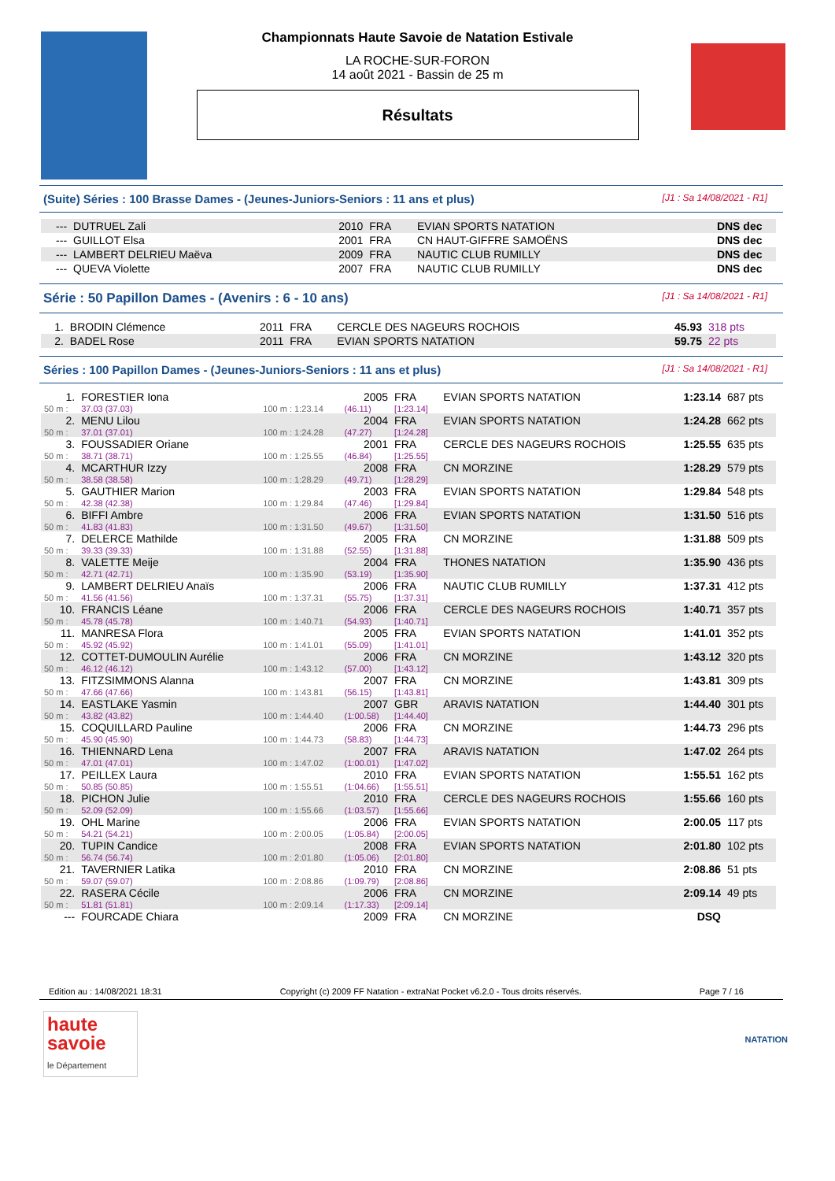Championnats Haute Savoie de Natation Estivale
LA ROCHE-SUR-FORON
14 août 2021 - Bassin de 25 m
Résultats
(Suite) Séries : 100 Brasse Dames - (Jeunes-Juniors-Seniors : 11 ans et plus) [J1 : Sa 14/08/2021 - R1]
| --- | DUTRUEL Zali | 2010 | FRA | EVIAN SPORTS NATATION | DNS dec | |
| --- | GUILLOT Elsa | 2001 | FRA | CN HAUT-GIFFRE SAMOËNS | DNS dec | |
| --- | LAMBERT DELRIEU Maëva | 2009 | FRA | NAUTIC CLUB RUMILLY | DNS dec | |
| --- | QUEVA Violette | 2007 | FRA | NAUTIC CLUB RUMILLY | DNS dec | |
Série : 50 Papillon Dames - (Avenirs : 6 - 10 ans) [J1 : Sa 14/08/2021 - R1]
| 1. | BRODIN Clémence | 2011 | FRA | CERCLE DES NAGEURS ROCHOIS | 45.93 | 318 pts |
| 2. | BADEL Rose | 2011 | FRA | EVIAN SPORTS NATATION | 59.75 | 22 pts |
Séries : 100 Papillon Dames - (Jeunes-Juniors-Seniors : 11 ans et plus) [J1 : Sa 14/08/2021 - R1]
| 1. | FORESTIER Iona | | 2005 | FRA | EVIAN SPORTS NATATION | 1:23.14 | 687 pts |
| 50 m : | 37.03 (37.03) | 100 m : 1:23.14 | (46.11) | [1:23.14] | | | |
| 2. | MENU Lilou | | 2004 | FRA | EVIAN SPORTS NATATION | 1:24.28 | 662 pts |
| 50 m : | 37.01 (37.01) | 100 m : 1:24.28 | (47.27) | [1:24.28] | | | |
| 3. | FOUSSADIER Oriane | | 2001 | FRA | CERCLE DES NAGEURS ROCHOIS | 1:25.55 | 635 pts |
| 50 m : | 38.71 (38.71) | 100 m : 1:25.55 | (46.84) | [1:25.55] | | | |
| 4. | MCARTHUR Izzy | | 2008 | FRA | CN MORZINE | 1:28.29 | 579 pts |
| 50 m : | 38.58 (38.58) | 100 m : 1:28.29 | (49.71) | [1:28.29] | | | |
| 5. | GAUTHIER Marion | | 2003 | FRA | EVIAN SPORTS NATATION | 1:29.84 | 548 pts |
| 50 m : | 42.38 (42.38) | 100 m : 1:29.84 | (47.46) | [1:29.84] | | | |
| 6. | BIFFI Ambre | | 2006 | FRA | EVIAN SPORTS NATATION | 1:31.50 | 516 pts |
| 50 m : | 41.83 (41.83) | 100 m : 1:31.50 | (49.67) | [1:31.50] | | | |
| 7. | DELERCE Mathilde | | 2005 | FRA | CN MORZINE | 1:31.88 | 509 pts |
| 50 m : | 39.33 (39.33) | 100 m : 1:31.88 | (52.55) | [1:31.88] | | | |
| 8. | VALETTE Meije | | 2004 | FRA | THONES NATATION | 1:35.90 | 436 pts |
| 50 m : | 42.71 (42.71) | 100 m : 1:35.90 | (53.19) | [1:35.90] | | | |
| 9. | LAMBERT DELRIEU Anaïs | | 2006 | FRA | NAUTIC CLUB RUMILLY | 1:37.31 | 412 pts |
| 50 m : | 41.56 (41.56) | 100 m : 1:37.31 | (55.75) | [1:37.31] | | | |
| 10. | FRANCIS Léane | | 2006 | FRA | CERCLE DES NAGEURS ROCHOIS | 1:40.71 | 357 pts |
| 50 m : | 45.78 (45.78) | 100 m : 1:40.71 | (54.93) | [1:40.71] | | | |
| 11. | MANRESA Flora | | 2005 | FRA | EVIAN SPORTS NATATION | 1:41.01 | 352 pts |
| 50 m : | 45.92 (45.92) | 100 m : 1:41.01 | (55.09) | [1:41.01] | | | |
| 12. | COTTET-DUMOULIN Aurélie | | 2006 | FRA | CN MORZINE | 1:43.12 | 320 pts |
| 50 m : | 46.12 (46.12) | 100 m : 1:43.12 | (57.00) | [1:43.12] | | | |
| 13. | FITZSIMMONS Alanna | | 2007 | FRA | CN MORZINE | 1:43.81 | 309 pts |
| 50 m : | 47.66 (47.66) | 100 m : 1:43.81 | (56.15) | [1:43.81] | | | |
| 14. | EASTLAKE Yasmin | | 2007 | GBR | ARAVIS NATATION | 1:44.40 | 301 pts |
| 50 m : | 43.82 (43.82) | 100 m : 1:44.40 | (1:00.58) | [1:44.40] | | | |
| 15. | COQUILLARD Pauline | | 2006 | FRA | CN MORZINE | 1:44.73 | 296 pts |
| 50 m : | 45.90 (45.90) | 100 m : 1:44.73 | (58.83) | [1:44.73] | | | |
| 16. | THIENNARD Lena | | 2007 | FRA | ARAVIS NATATION | 1:47.02 | 264 pts |
| 50 m : | 47.01 (47.01) | 100 m : 1:47.02 | (1:00.01) | [1:47.02] | | | |
| 17. | PEILLEX Laura | | 2010 | FRA | EVIAN SPORTS NATATION | 1:55.51 | 162 pts |
| 50 m : | 50.85 (50.85) | 100 m : 1:55.51 | (1:04.66) | [1:55.51] | | | |
| 18. | PICHON Julie | | 2010 | FRA | CERCLE DES NAGEURS ROCHOIS | 1:55.66 | 160 pts |
| 50 m : | 52.09 (52.09) | 100 m : 1:55.66 | (1:03.57) | [1:55.66] | | | |
| 19. | OHL Marine | | 2006 | FRA | EVIAN SPORTS NATATION | 2:00.05 | 117 pts |
| 50 m : | 54.21 (54.21) | 100 m : 2:00.05 | (1:05.84) | [2:00.05] | | | |
| 20. | TUPIN Candice | | 2008 | FRA | EVIAN SPORTS NATATION | 2:01.80 | 102 pts |
| 50 m : | 56.74 (56.74) | 100 m : 2:01.80 | (1:05.06) | [2:01.80] | | | |
| 21. | TAVERNIER Latika | | 2010 | FRA | CN MORZINE | 2:08.86 | 51 pts |
| 50 m : | 59.07 (59.07) | 100 m : 2:08.86 | (1:09.79) | [2:08.86] | | | |
| 22. | RASERA Cécile | | 2006 | FRA | CN MORZINE | 2:09.14 | 49 pts |
| 50 m : | 51.81 (51.81) | 100 m : 2:09.14 | (1:17.33) | [2:09.14] | | | |
| --- | FOURCADE Chiara | | 2009 | FRA | CN MORZINE | DSQ | |
Edition au : 14/08/2021 18:31 Copyright (c) 2009 FF Natation - extraNat Pocket v6.2.0 - Tous droits réservés. Page 7 / 16
haute
savoie
le Département
NATATION